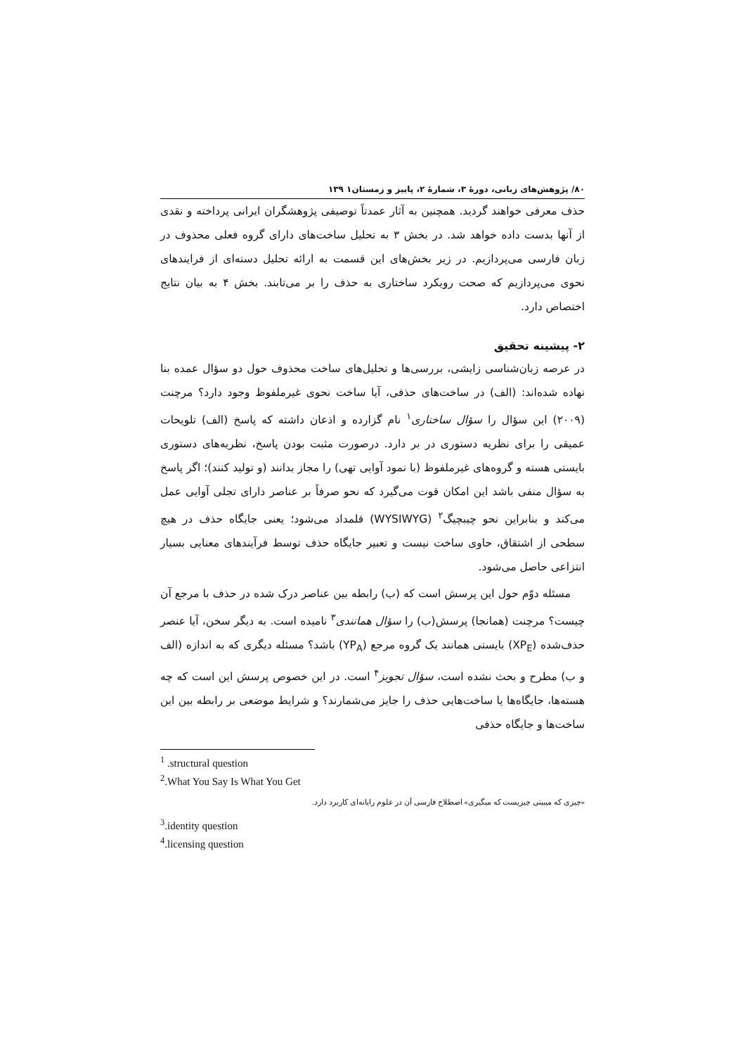۸۰/ پژوهش‌های زبانی، دورهٔ ۳، شمارهٔ ۲، پاییز و زمستان۱ ۱۳۹
حذف معرفی خواهند گردید. همچنین به آثار عمدتاً توصیفی پژوهشگران ایرانی پرداخته و نقدی از آنها بدست داده خواهد شد. در بخش ۳ به تحلیل ساخت‌های دارای گروه فعلی محذوف در زبان فارسی می‌پردازیم. در زیر بخش‌های این قسمت به ارائه تحلیل دسته‌ای از فرایندهای نحوی می‌پردازیم که صحت رویکرد ساختاری به حذف را بر می‌تابند. بخش ۴ به بیان نتایج اختصاص دارد.
۲- پیشینه تحقیق
در عرصه زبان‌شناسی زایشی، بررسی‌ها و تحلیل‌های ساخت محذوف حول دو سؤال عمده بنا نهاده شده‌اند: (الف) در ساخت‌های حذفی، آیا ساخت نحوی غیرملفوظ وجود دارد؟ مرچنت (۲۰۰۹) این سؤال را سؤال ساختاری<sup>۱</sup> نام گزارده و اذعان داشته که پاسخ (الف) تلویحات عمیقی را برای نظریه دستوری در بر دارد. درصورت مثبت بودن پاسخ، نظریه‌های دستوری بایستی هسته و گروه‌های غیرملفوظ (با نمود آوایی تهی) را مجاز بدانند (و تولید کنند)؛ اگر پاسخ به سؤال منفی باشد این امکان قوت می‌گیرد که نحو صرفاً بر عناصر دارای تجلی آوایی عمل می‌کند و بنابراین نحو چیبچیگ<sup>۲</sup> (WYSIWYG) قلمداد می‌شود؛ یعنی جایگاه حذف در هیچ سطحی از اشتقاق، حاوی ساخت نیست و تعبیر جایگاه حذف توسط فرآیندهای معنایی بسیار انتزاعی حاصل می‌شود.
مسئله دوّم حول این پرسش است که (ب) رابطه بین عناصر درک شده در حذف با مرجع آن چیست؟ مرچنت (همانجا) پرسش(ب) را سؤال همانندی<sup>۳</sup> نامیده است. به دیگر سخن، آیا عنصر حذف‌شده (XP<sub>E</sub>) بایستی همانند یک گروه مرجع (YP<sub>A</sub>) باشد؟ مسئله دیگری که به اندازه (الف و ب) مطرح و بحث نشده است، سؤال تجویز<sup>۴</sup> است. در این خصوص پرسش این است که چه هسته‌ها، جایگاه‌ها یا ساخت‌هایی حذف را جایز می‌شمارند؟ و شرایط موضعی بر رابطه بین این ساخت‌ها و جایگاه حذفی
<sup>1</sup> .structural question
<sup>2</sup>.What You Say Is What You Get
«چیزی که میبینی چیزیست که میگیری» اصطلاح فارسی آن در علوم رایانه‌ای کاربرد دارد.
<sup>3</sup>.identity question
<sup>4</sup>.licensing question